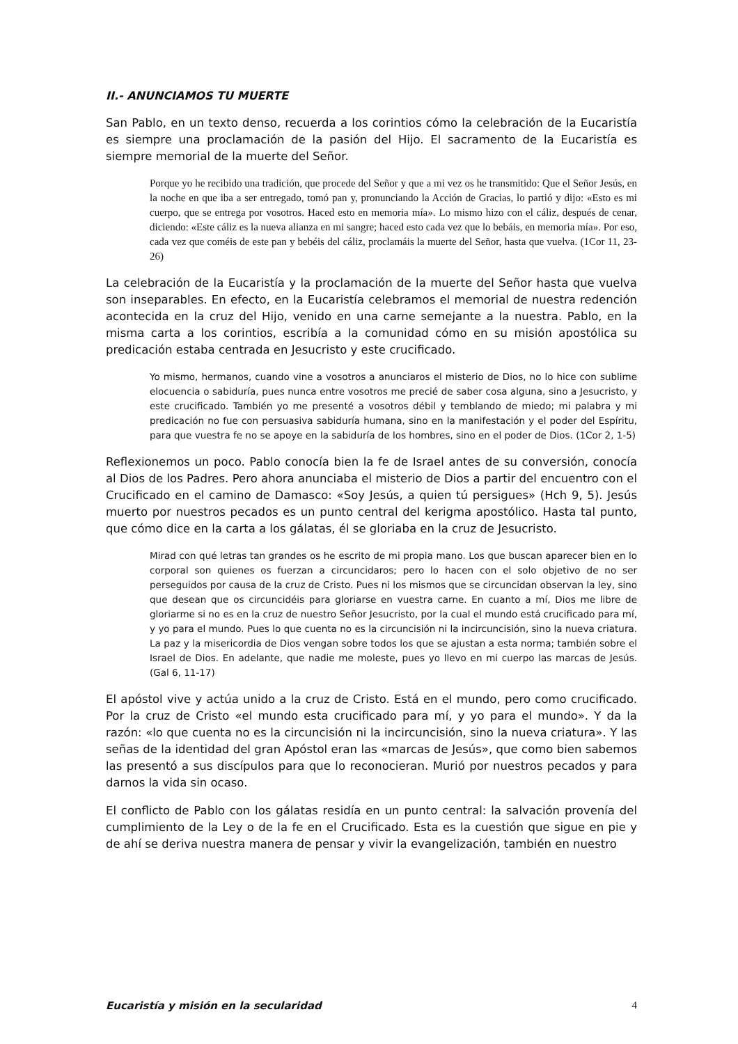II.- ANUNCIAMOS TU MUERTE
San Pablo, en un texto denso, recuerda a los corintios cómo la celebración de la Eucaristía es siempre una proclamación de la pasión del Hijo. El sacramento de la Eucaristía es siempre memorial de la muerte del Señor.
Porque yo he recibido una tradición, que procede del Señor y que a mi vez os he transmitido: Que el Señor Jesús, en la noche en que iba a ser entregado, tomó pan y, pronunciando la Acción de Gracias, lo partió y dijo: «Esto es mi cuerpo, que se entrega por vosotros. Haced esto en memoria mía». Lo mismo hizo con el cáliz, después de cenar, diciendo: «Este cáliz es la nueva alianza en mi sangre; haced esto cada vez que lo bebáis, en memoria mía». Por eso, cada vez que coméis de este pan y bebéis del cáliz, proclamáis la muerte del Señor, hasta que vuelva. (1Cor 11, 23-26)
La celebración de la Eucaristía y la proclamación de la muerte del Señor hasta que vuelva son inseparables. En efecto, en la Eucaristía celebramos el memorial de nuestra redención acontecida en la cruz del Hijo, venido en una carne semejante a la nuestra. Pablo, en la misma carta a los corintios, escribía a la comunidad cómo en su misión apostólica su predicación estaba centrada en Jesucristo y este crucificado.
Yo mismo, hermanos, cuando vine a vosotros a anunciaros el misterio de Dios, no lo hice con sublime elocuencia o sabiduría, pues nunca entre vosotros me precié de saber cosa alguna, sino a Jesucristo, y este crucificado. También yo me presenté a vosotros débil y temblando de miedo; mi palabra y mi predicación no fue con persuasiva sabiduría humana, sino en la manifestación y el poder del Espíritu, para que vuestra fe no se apoye en la sabiduría de los hombres, sino en el poder de Dios. (1Cor 2, 1-5)
Reflexionemos un poco. Pablo conocía bien la fe de Israel antes de su conversión, conocía al Dios de los Padres. Pero ahora anunciaba el misterio de Dios a partir del encuentro con el Crucificado en el camino de Damasco: «Soy Jesús, a quien tú persigues» (Hch 9, 5). Jesús muerto por nuestros pecados es un punto central del kerigma apostólico. Hasta tal punto, que cómo dice en la carta a los gálatas, él se gloriaba en la cruz de Jesucristo.
Mirad con qué letras tan grandes os he escrito de mi propia mano. Los que buscan aparecer bien en lo corporal son quienes os fuerzan a circuncidaros; pero lo hacen con el solo objetivo de no ser perseguidos por causa de la cruz de Cristo. Pues ni los mismos que se circuncidan observan la ley, sino que desean que os circuncidéis para gloriarse en vuestra carne. En cuanto a mí, Dios me libre de gloriarme si no es en la cruz de nuestro Señor Jesucristo, por la cual el mundo está crucificado para mí, y yo para el mundo. Pues lo que cuenta no es la circuncisión ni la incircuncisión, sino la nueva criatura. La paz y la misericordia de Dios vengan sobre todos los que se ajustan a esta norma; también sobre el Israel de Dios. En adelante, que nadie me moleste, pues yo llevo en mi cuerpo las marcas de Jesús. (Gal 6, 11-17)
El apóstol vive y actúa unido a la cruz de Cristo. Está en el mundo, pero como crucificado. Por la cruz de Cristo «el mundo esta crucificado para mí, y yo para el mundo». Y da la razón: «lo que cuenta no es la circuncisión ni la incircuncisión, sino la nueva criatura». Y las señas de la identidad del gran Apóstol eran las «marcas de Jesús», que como bien sabemos las presentó a sus discípulos para que lo reconocieran. Murió por nuestros pecados y para darnos la vida sin ocaso.
El conflicto de Pablo con los gálatas residía en un punto central: la salvación provenía del cumplimiento de la Ley o de la fe en el Crucificado. Esta es la cuestión que sigue en pie y de ahí se deriva nuestra manera de pensar y vivir la evangelización, también en nuestro
Eucaristía y misión en la secularidad 4